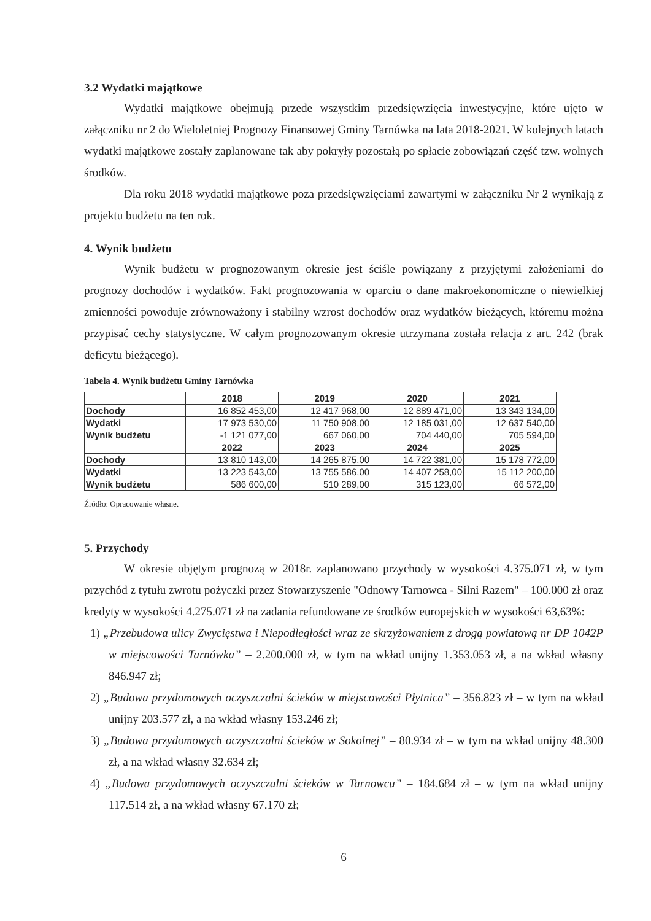3.2 Wydatki majątkowe
Wydatki majątkowe obejmują przede wszystkim przedsięwzięcia inwestycyjne, które ujęto w załączniku nr 2 do Wieloletniej Prognozy Finansowej Gminy Tarnówka na lata 2018-2021. W kolejnych latach wydatki majątkowe zostały zaplanowane tak aby pokryły pozostałą po spłacie zobowiązań część tzw. wolnych środków.
Dla roku 2018 wydatki majątkowe poza przedsięwzięciami zawartymi w załączniku Nr 2 wynikają z projektu budżetu na ten rok.
4. Wynik budżetu
Wynik budżetu w prognozowanym okresie jest ściśle powiązany z przyjętymi założeniami do prognozy dochodów i wydatków. Fakt prognozowania w oparciu o dane makroekonomiczne o niewielkiej zmienności powoduje zrównoważony i stabilny wzrost dochodów oraz wydatków bieżących, któremu można przypisać cechy statystyczne. W całym prognozowanym okresie utrzymana została relacja z art. 242 (brak deficytu bieżącego).
Tabela 4. Wynik budżetu Gminy Tarnówka
| | 2018 | 2019 | 2020 | 2021 |
| --- | --- | --- | --- | --- |
| Dochody | 16 852 453,00 | 12 417 968,00 | 12 889 471,00 | 13 343 134,00 |
| Wydatki | 17 973 530,00 | 11 750 908,00 | 12 185 031,00 | 12 637 540,00 |
| Wynik budżetu | -1 121 077,00 | 667 060,00 | 704 440,00 | 705 594,00 |
| | 2022 | 2023 | 2024 | 2025 |
| Dochody | 13 810 143,00 | 14 265 875,00 | 14 722 381,00 | 15 178 772,00 |
| Wydatki | 13 223 543,00 | 13 755 586,00 | 14 407 258,00 | 15 112 200,00 |
| Wynik budżetu | 586 600,00 | 510 289,00 | 315 123,00 | 66 572,00 |
Źródło: Opracowanie własne.
5. Przychody
W okresie objętym prognozą w 2018r. zaplanowano przychody w wysokości 4.375.071 zł, w tym przychód z tytułu zwrotu pożyczki przez Stowarzyszenie "Odnowy Tarnowca - Silni Razem" – 100.000 zł oraz kredyty w wysokości 4.275.071 zł na zadania refundowane ze środków europejskich w wysokości 63,63%:
1) „Przebudowa ulicy Zwycięstwa i Niepodległości wraz ze skrzyżowaniem z drogą powiatową nr DP 1042P w miejscowości Tarnówka” – 2.200.000 zł, w tym na wkład unijny 1.353.053 zł, a na wkład własny 846.947 zł;
2) „Budowa przydomowych oczyszczalni ścieków w miejscowości Płytnica” – 356.823 zł – w tym na wkład unijny 203.577 zł, a na wkład własny 153.246 zł;
3) „Budowa przydomowych oczyszczalni ścieków w Sokolnej” – 80.934 zł – w tym na wkład unijny 48.300 zł, a na wkład własny 32.634 zł;
4) „Budowa przydomowych oczyszczalni ścieków w Tarnowcu” – 184.684 zł – w tym na wkład unijny 117.514 zł, a na wkład własny 67.170 zł;
6